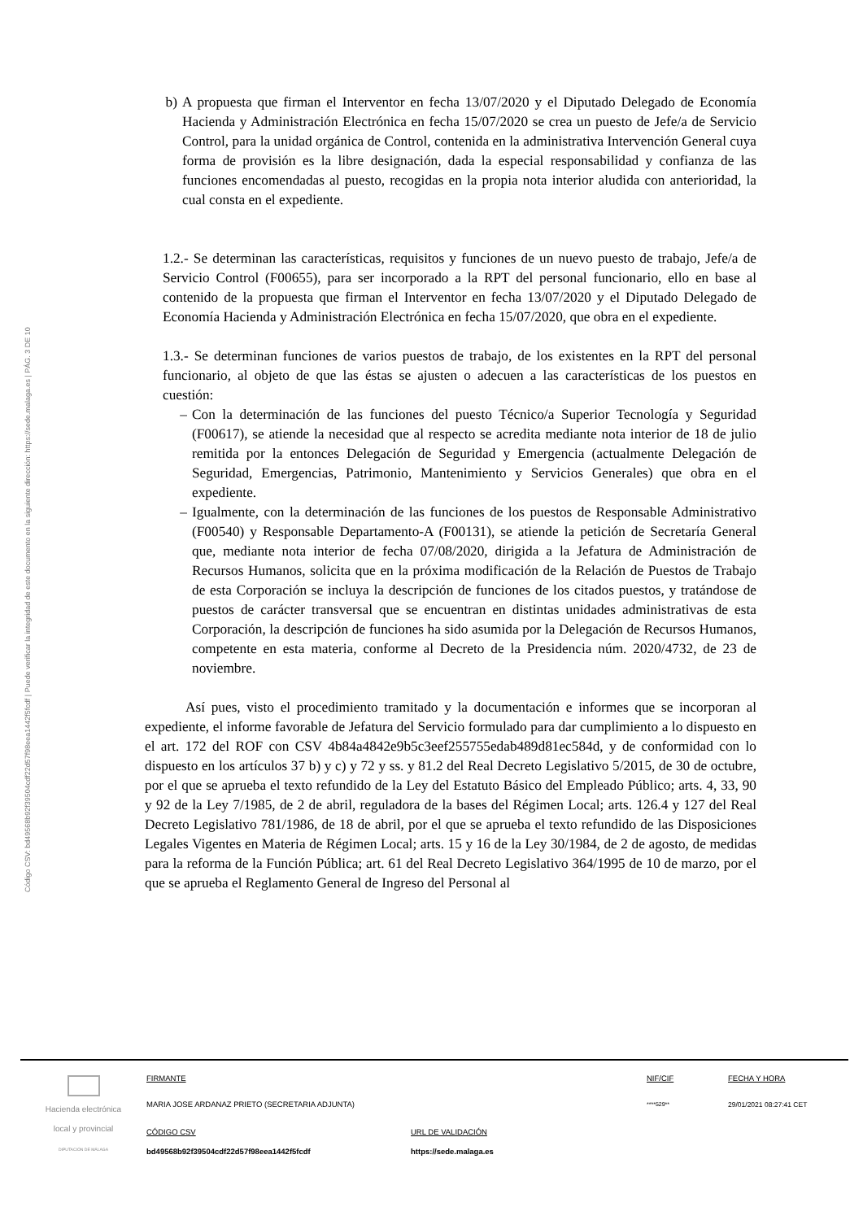Código CSV: bd49568b92f39504cdf22d57f98eea1442f5fcdf | Puede verificar la integridad de este documento en la siguiente dirección: https://sede.malaga.es | PÁG. 3 DE 10
b) A propuesta que firman el Interventor en fecha 13/07/2020 y el Diputado Delegado de Economía Hacienda y Administración Electrónica en fecha 15/07/2020 se crea un puesto de Jefe/a de Servicio Control, para la unidad orgánica de Control, contenida en la administrativa Intervención General cuya forma de provisión es la libre designación, dada la especial responsabilidad y confianza de las funciones encomendadas al puesto, recogidas en la propia nota interior aludida con anterioridad, la cual consta en el expediente.
1.2.- Se determinan las características, requisitos y funciones de un nuevo puesto de trabajo, Jefe/a de Servicio Control (F00655), para ser incorporado a la RPT del personal funcionario, ello en base al contenido de la propuesta que firman el Interventor en fecha 13/07/2020 y el Diputado Delegado de Economía Hacienda y Administración Electrónica en fecha 15/07/2020, que obra en el expediente.
1.3.- Se determinan funciones de varios puestos de trabajo, de los existentes en la RPT del personal funcionario, al objeto de que las éstas se ajusten o adecuen a las características de los puestos en cuestión:
– Con la determinación de las funciones del puesto Técnico/a Superior Tecnología y Seguridad (F00617), se atiende la necesidad que al respecto se acredita mediante nota interior de 18 de julio remitida por la entonces Delegación de Seguridad y Emergencia (actualmente Delegación de Seguridad, Emergencias, Patrimonio, Mantenimiento y Servicios Generales) que obra en el expediente.
– Igualmente, con la determinación de las funciones de los puestos de Responsable Administrativo (F00540) y Responsable Departamento-A (F00131), se atiende la petición de Secretaría General que, mediante nota interior de fecha 07/08/2020, dirigida a la Jefatura de Administración de Recursos Humanos, solicita que en la próxima modificación de la Relación de Puestos de Trabajo de esta Corporación se incluya la descripción de funciones de los citados puestos, y tratándose de puestos de carácter transversal que se encuentran en distintas unidades administrativas de esta Corporación, la descripción de funciones ha sido asumida por la Delegación de Recursos Humanos, competente en esta materia, conforme al Decreto de la Presidencia núm. 2020/4732, de 23 de noviembre.
Así pues, visto el procedimiento tramitado y la documentación e informes que se incorporan al expediente, el informe favorable de Jefatura del Servicio formulado para dar cumplimiento a lo dispuesto en el art. 172 del ROF con CSV 4b84a4842e9b5c3eef255755edab489d81ec584d, y de conformidad con lo dispuesto en los artículos 37 b) y c) y 72 y ss. y 81.2 del Real Decreto Legislativo 5/2015, de 30 de octubre, por el que se aprueba el texto refundido de la Ley del Estatuto Básico del Empleado Público; arts. 4, 33, 90 y 92 de la Ley 7/1985, de 2 de abril, reguladora de la bases del Régimen Local; arts. 126.4 y 127 del Real Decreto Legislativo 781/1986, de 18 de abril, por el que se aprueba el texto refundido de las Disposiciones Legales Vigentes en Materia de Régimen Local; arts. 15 y 16 de la Ley 30/1984, de 2 de agosto, de medidas para la reforma de la Función Pública; art. 61 del Real Decreto Legislativo 364/1995 de 10 de marzo, por el que se aprueba el Reglamento General de Ingreso del Personal al
Hacienda electrónica
local y provincial
DIPUTACIÓN DE MÁLAGA
FIRMANTE
MARIA JOSE ARDANAZ PRIETO (SECRETARIA ADJUNTA)
NIF/CIF
****529**
FECHA Y HORA
29/01/2021 08:27:41 CET
CÓDIGO CSV
bd49568b92f39504cdf22d57f98eea1442f5fcdf
URL DE VALIDACIÓN
https://sede.malaga.es